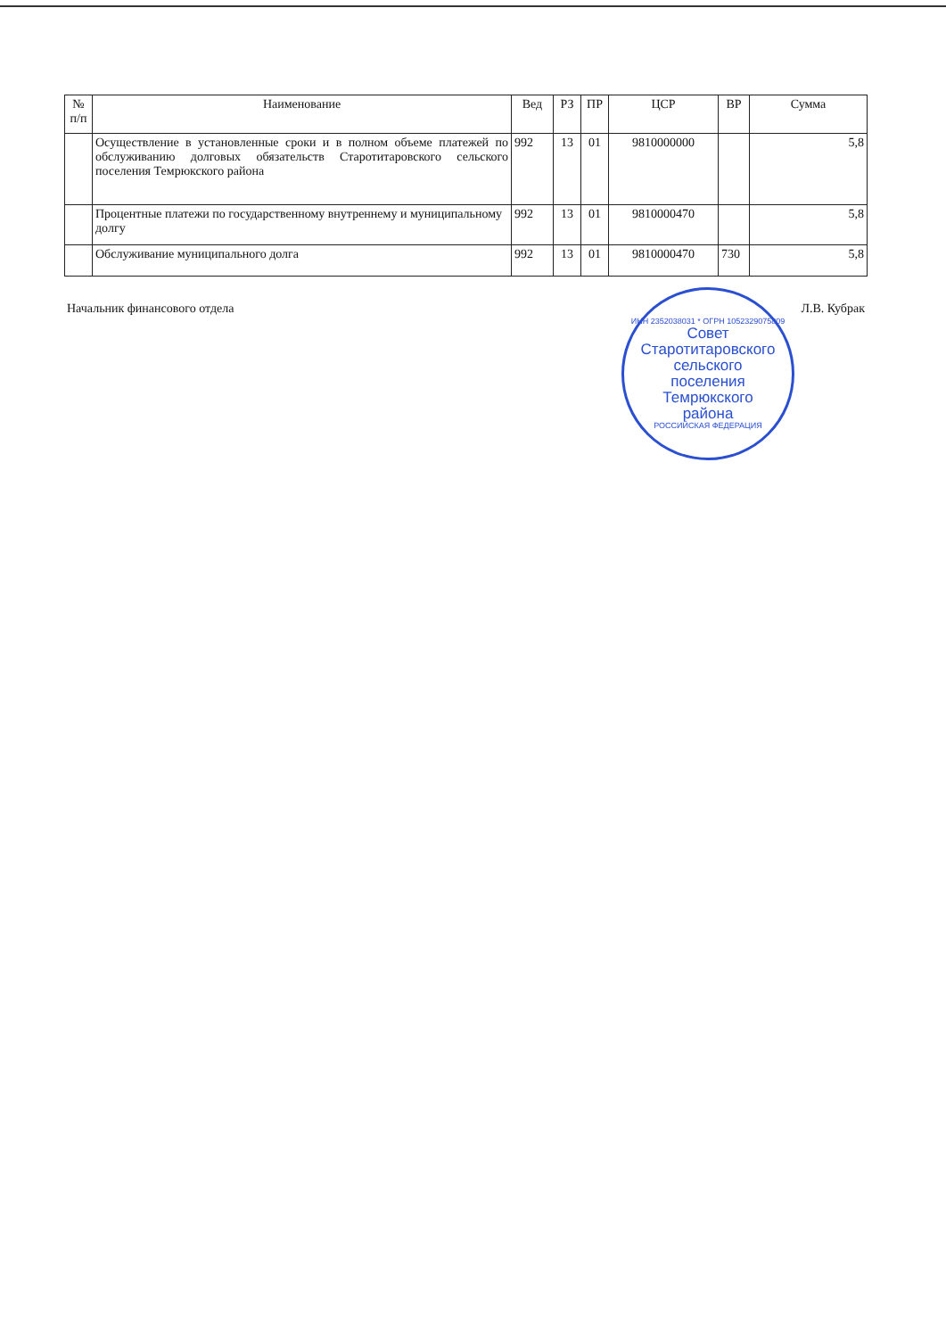| № п/п | Наименование | Вед | РЗ | ПР | ЦСР | ВР | Сумма |
| --- | --- | --- | --- | --- | --- | --- | --- |
| | Осуществление в установленные сроки и в полном объеме платежей по обслуживанию долговых обязательств Старотитаровского сельского поселения Темрюкского района | 992 | 13 | 01 | 9810000000 | | 5,8 |
| | Процентные платежи по государственному внутреннему и муниципальному долгу | 992 | 13 | 01 | 9810000470 | | 5,8 |
| | Обслуживание муниципального долга | 992 | 13 | 01 | 9810000470 | 730 | 5,8 |
Начальник финансового отдела Л.В. Кубрак
ИНН 2352038031 * ОГРН 1052329075809
Совет
Старотитаровского
сельского
поселения
Темрюкского
района
РОССИЙСКАЯ ФЕДЕРАЦИЯ